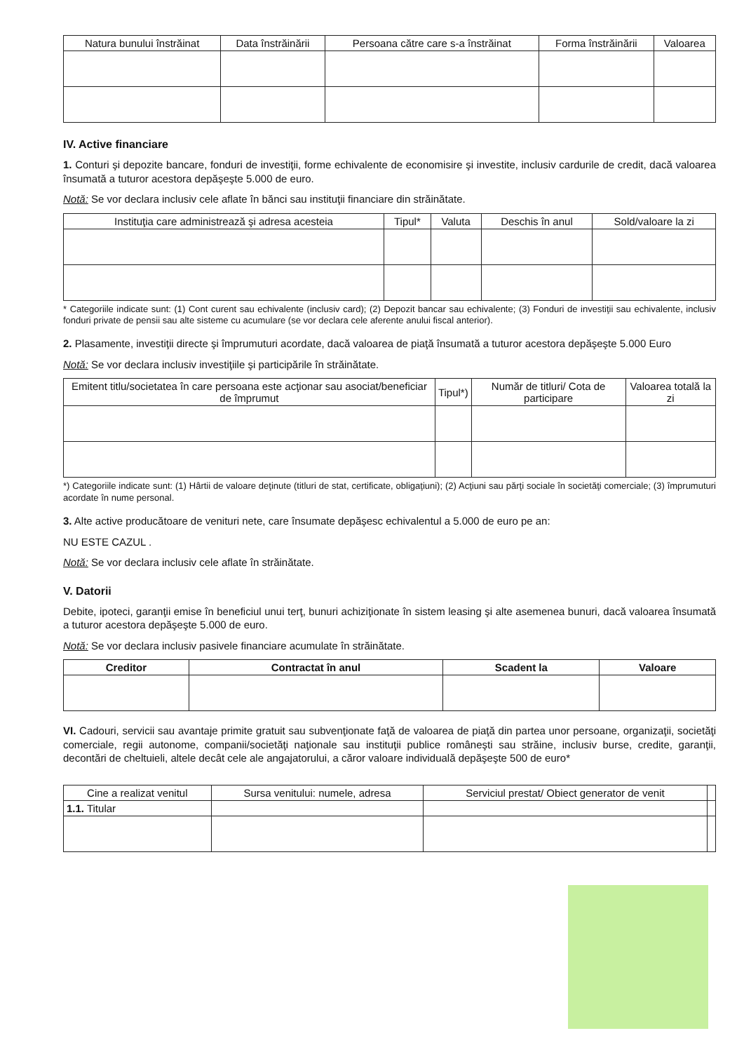| Natura bunului înstrăinat | Data înstrăinării | Persoana către care s-a înstrăinat | Forma înstrăinării | Valoarea |
| --- | --- | --- | --- | --- |
IV. Active financiare
1. Conturi şi depozite bancare, fonduri de investiţii, forme echivalente de economisire şi investite, inclusiv cardurile de credit, dacă valoarea însumată a tuturor acestora depăşeşte 5.000 de euro.
Notă: Se vor declara inclusiv cele aflate în bănci sau instituţii financiare din străinătate.
| Instituţia care administrează şi adresa acesteia | Tipul* | Valuta | Deschis în anul | Sold/valoare la zi |
| --- | --- | --- | --- | --- |
* Categoriile indicate sunt: (1) Cont curent sau echivalente (inclusiv card); (2) Depozit bancar sau echivalente; (3) Fonduri de investiţii sau echivalente, inclusiv fonduri private de pensii sau alte sisteme cu acumulare (se vor declara cele aferente anului fiscal anterior).
2. Plasamente, investiţii directe şi împrumuturi acordate, dacă valoarea de piaţă însumată a tuturor acestora depăşeşte 5.000 Euro
Notă: Se vor declara inclusiv investiţiile şi participările în străinătate.
| Emitent titlu/societatea în care persoana este acţionar sau asociat/beneficiar de împrumut | Tipul*) | Număr de titluri/ Cota de participare | Valoarea totală la zi |
| --- | --- | --- | --- |
*) Categoriile indicate sunt: (1) Hârtii de valoare deţinute (titluri de stat, certificate, obligaţiuni); (2) Acţiuni sau părţi sociale în societăţi comerciale; (3) împrumuturi acordate în nume personal.
3. Alte active producătoare de venituri nete, care însumate depăşesc echivalentul a 5.000 de euro pe an:
NU ESTE CAZUL .
Notă: Se vor declara inclusiv cele aflate în străinătate.
V. Datorii
Debite, ipoteci, garanţii emise în beneficiul unui terţ, bunuri achiziţionate în sistem leasing şi alte asemenea bunuri, dacă valoarea însumată a tuturor acestora depăşeşte 5.000 de euro.
Notă: Se vor declara inclusiv pasivele financiare acumulate în străinătate.
| Creditor | Contractat în anul | Scadent la | Valoare |
| --- | --- | --- | --- |
VI. Cadouri, servicii sau avantaje primite gratuit sau subvenţionate faţă de valoarea de piaţă din partea unor persoane, organizaţii, societăţi comerciale, regii autonome, companii/societăţi naţionale sau instituţii publice româneşti sau străine, inclusiv burse, credite, garanţii, decontări de cheltuieli, altele decât cele ale angajatorului, a căror valoare individuală depăşeşte 500 de euro*
| Cine a realizat venitul | Sursa venitului: numele, adresa | Serviciul prestat/ Obiect generator de venit | |
| --- | --- | --- | --- |
| 1.1. Titular | | | |